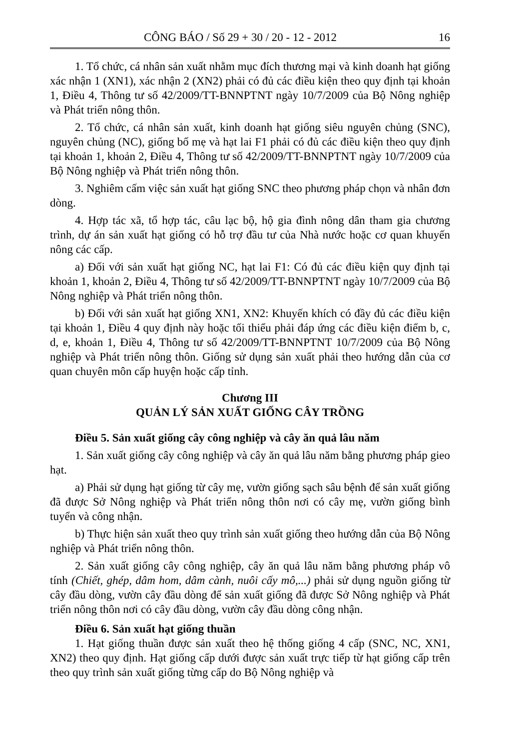CÔNG BÁO / Số 29 + 30 / 20 - 12 - 2012 16
1. Tổ chức, cá nhân sản xuất nhằm mục đích thương mại và kinh doanh hạt giống xác nhận 1 (XN1), xác nhận 2 (XN2) phải có đủ các điều kiện theo quy định tại khoản 1, Điều 4, Thông tư số 42/2009/TT-BNNPTNT ngày 10/7/2009 của Bộ Nông nghiệp và Phát triển nông thôn.
2. Tổ chức, cá nhân sản xuất, kinh doanh hạt giống siêu nguyên chủng (SNC), nguyên chủng (NC), giống bố mẹ và hạt lai F1 phải có đủ các điều kiện theo quy định tại khoản 1, khoản 2, Điều 4, Thông tư số 42/2009/TT-BNNPTNT ngày 10/7/2009 của Bộ Nông nghiệp và Phát triển nông thôn.
3. Nghiêm cấm việc sản xuất hạt giống SNC theo phương pháp chọn và nhân đơn dòng.
4. Hợp tác xã, tổ hợp tác, câu lạc bộ, hộ gia đình nông dân tham gia chương trình, dự án sản xuất hạt giống có hỗ trợ đầu tư của Nhà nước hoặc cơ quan khuyến nông các cấp.
a) Đối với sản xuất hạt giống NC, hạt lai F1: Có đủ các điều kiện quy định tại khoản 1, khoản 2, Điều 4, Thông tư số 42/2009/TT-BNNPTNT ngày 10/7/2009 của Bộ Nông nghiệp và Phát triển nông thôn.
b) Đối với sản xuất hạt giống XN1, XN2: Khuyến khích có đầy đủ các điều kiện tại khoản 1, Điều 4 quy định này hoặc tối thiểu phải đáp ứng các điều kiện điểm b, c, d, e, khoản 1, Điều 4, Thông tư số 42/2009/TT-BNNPTNT 10/7/2009 của Bộ Nông nghiệp và Phát triển nông thôn. Giống sử dụng sản xuất phải theo hướng dẫn của cơ quan chuyên môn cấp huyện hoặc cấp tỉnh.
Chương III
QUẢN LÝ SẢN XUẤT GIỐNG CÂY TRỒNG
Điều 5. Sản xuất giống cây công nghiệp và cây ăn quả lâu năm
1. Sản xuất giống cây công nghiệp và cây ăn quả lâu năm bằng phương pháp gieo hạt.
a) Phải sử dụng hạt giống từ cây mẹ, vườn giống sạch sâu bệnh để sản xuất giống đã được Sở Nông nghiệp và Phát triển nông thôn nơi có cây mẹ, vườn giống bình tuyển và công nhận.
b) Thực hiện sản xuất theo quy trình sản xuất giống theo hướng dẫn của Bộ Nông nghiệp và Phát triển nông thôn.
2. Sản xuất giống cây công nghiệp, cây ăn quả lâu năm bằng phương pháp vô tính (Chiết, ghép, dâm hom, dâm cành, nuôi cấy mô,...) phải sử dụng nguồn giống từ cây đầu dòng, vườn cây đầu dòng để sản xuất giống đã được Sở Nông nghiệp và Phát triển nông thôn nơi có cây đầu dòng, vườn cây đầu dòng công nhận.
Điều 6. Sản xuất hạt giống thuần
1. Hạt giống thuần được sản xuất theo hệ thống giống 4 cấp (SNC, NC, XN1, XN2) theo quy định. Hạt giống cấp dưới được sản xuất trực tiếp từ hạt giống cấp trên theo quy trình sản xuất giống từng cấp do Bộ Nông nghiệp và